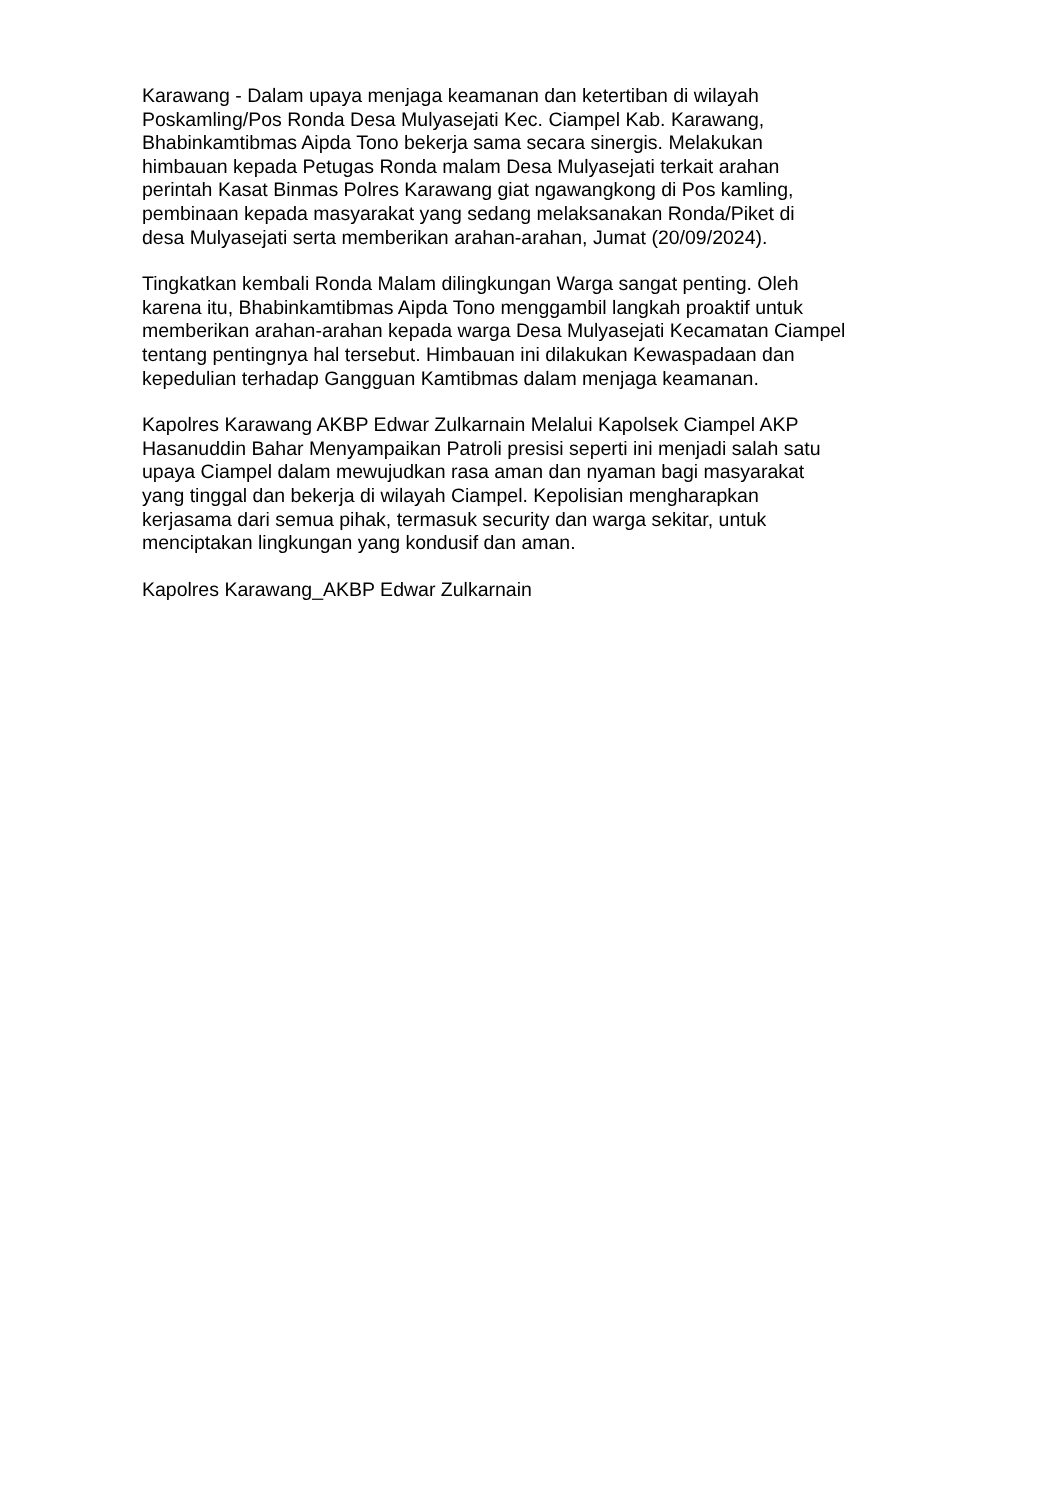Karawang - Dalam upaya menjaga keamanan dan ketertiban di wilayah Poskamling/Pos Ronda Desa Mulyasejati Kec. Ciampel Kab. Karawang, Bhabinkamtibmas Aipda Tono bekerja sama secara sinergis. Melakukan himbauan kepada Petugas Ronda malam Desa Mulyasejati terkait arahan perintah Kasat Binmas Polres Karawang giat ngawangkong di Pos kamling, pembinaan kepada masyarakat yang sedang melaksanakan Ronda/Piket di desa Mulyasejati serta memberikan arahan-arahan, Jumat (20/09/2024).
Tingkatkan kembali Ronda Malam dilingkungan Warga sangat penting. Oleh karena itu, Bhabinkamtibmas Aipda Tono menggambil langkah proaktif untuk memberikan arahan-arahan kepada warga Desa Mulyasejati Kecamatan Ciampel tentang pentingnya hal tersebut. Himbauan ini dilakukan Kewaspadaan dan kepedulian terhadap Gangguan Kamtibmas dalam menjaga keamanan.
Kapolres Karawang AKBP Edwar Zulkarnain Melalui Kapolsek Ciampel AKP Hasanuddin Bahar Menyampaikan Patroli presisi seperti ini menjadi salah satu upaya Ciampel dalam mewujudkan rasa aman dan nyaman bagi masyarakat yang tinggal dan bekerja di wilayah Ciampel. Kepolisian mengharapkan kerjasama dari semua pihak, termasuk security dan warga sekitar, untuk menciptakan lingkungan yang kondusif dan aman.
Kapolres Karawang_AKBP Edwar Zulkarnain